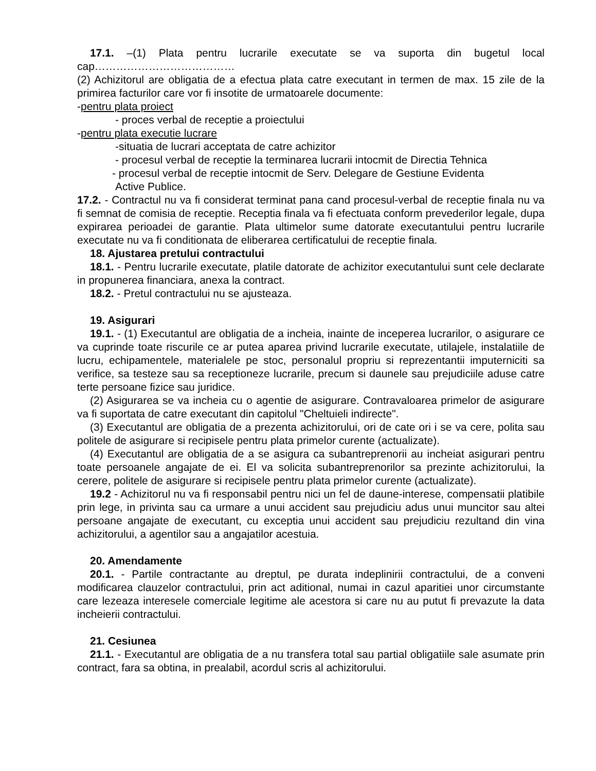17.1. –(1) Plata pentru lucrarile executate se va suporta din bugetul local cap…………………………………
(2) Achizitorul are obligatia de a efectua plata catre executant in termen de max. 15 zile de la primirea facturilor care vor fi insotite de urmatoarele documente:
-pentru plata proiect
- proces verbal de receptie a proiectului
-pentru plata executie lucrare
-situatia de lucrari acceptata de catre achizitor
- procesul verbal de receptie la terminarea lucrarii intocmit de Directia Tehnica
- procesul verbal de receptie intocmit de Serv. Delegare de Gestiune Evidenta
Active Publice.
17.2. - Contractul nu va fi considerat terminat pana cand procesul-verbal de receptie finala nu va fi semnat de comisia de receptie. Receptia finala va fi efectuata conform prevederilor legale, dupa expirarea perioadei de garantie. Plata ultimelor sume datorate executantului pentru lucrarile executate nu va fi conditionata de eliberarea certificatului de receptie finala.
18. Ajustarea pretului contractului
18.1. - Pentru lucrarile executate, platile datorate de achizitor executantului sunt cele declarate in propunerea financiara, anexa la contract.
18.2. - Pretul contractului nu se ajusteaza.
19. Asigurari
19.1. - (1) Executantul are obligatia de a incheia, inainte de inceperea lucrarilor, o asigurare ce va cuprinde toate riscurile ce ar putea aparea privind lucrarile executate, utilajele, instalatiile de lucru, echipamentele, materialele pe stoc, personalul propriu si reprezentantii imputerniciti sa verifice, sa testeze sau sa receptioneze lucrarile, precum si daunele sau prejudiciile aduse catre terte persoane fizice sau juridice.
(2) Asigurarea se va incheia cu o agentie de asigurare. Contravaloarea primelor de asigurare va fi suportata de catre executant din capitolul "Cheltuieli indirecte".
(3) Executantul are obligatia de a prezenta achizitorului, ori de cate ori i se va cere, polita sau politele de asigurare si recipisele pentru plata primelor curente (actualizate).
(4) Executantul are obligatia de a se asigura ca subantreprenorii au incheiat asigurari pentru toate persoanele angajate de ei. El va solicita subantreprenorilor sa prezinte achizitorului, la cerere, politele de asigurare si recipisele pentru plata primelor curente (actualizate).
19.2 - Achizitorul nu va fi responsabil pentru nici un fel de daune-interese, compensatii platibile prin lege, in privinta sau ca urmare a unui accident sau prejudiciu adus unui muncitor sau altei persoane angajate de executant, cu exceptia unui accident sau prejudiciu rezultand din vina achizitorului, a agentilor sau a angajatilor acestuia.
20. Amendamente
20.1. - Partile contractante au dreptul, pe durata indeplinirii contractului, de a conveni modificarea clauzelor contractului, prin act aditional, numai in cazul aparitiei unor circumstante care lezeaza interesele comerciale legitime ale acestora si care nu au putut fi prevazute la data incheierii contractului.
21. Cesiunea
21.1. - Executantul are obligatia de a nu transfera total sau partial obligatiile sale asumate prin contract, fara sa obtina, in prealabil, acordul scris al achizitorului.